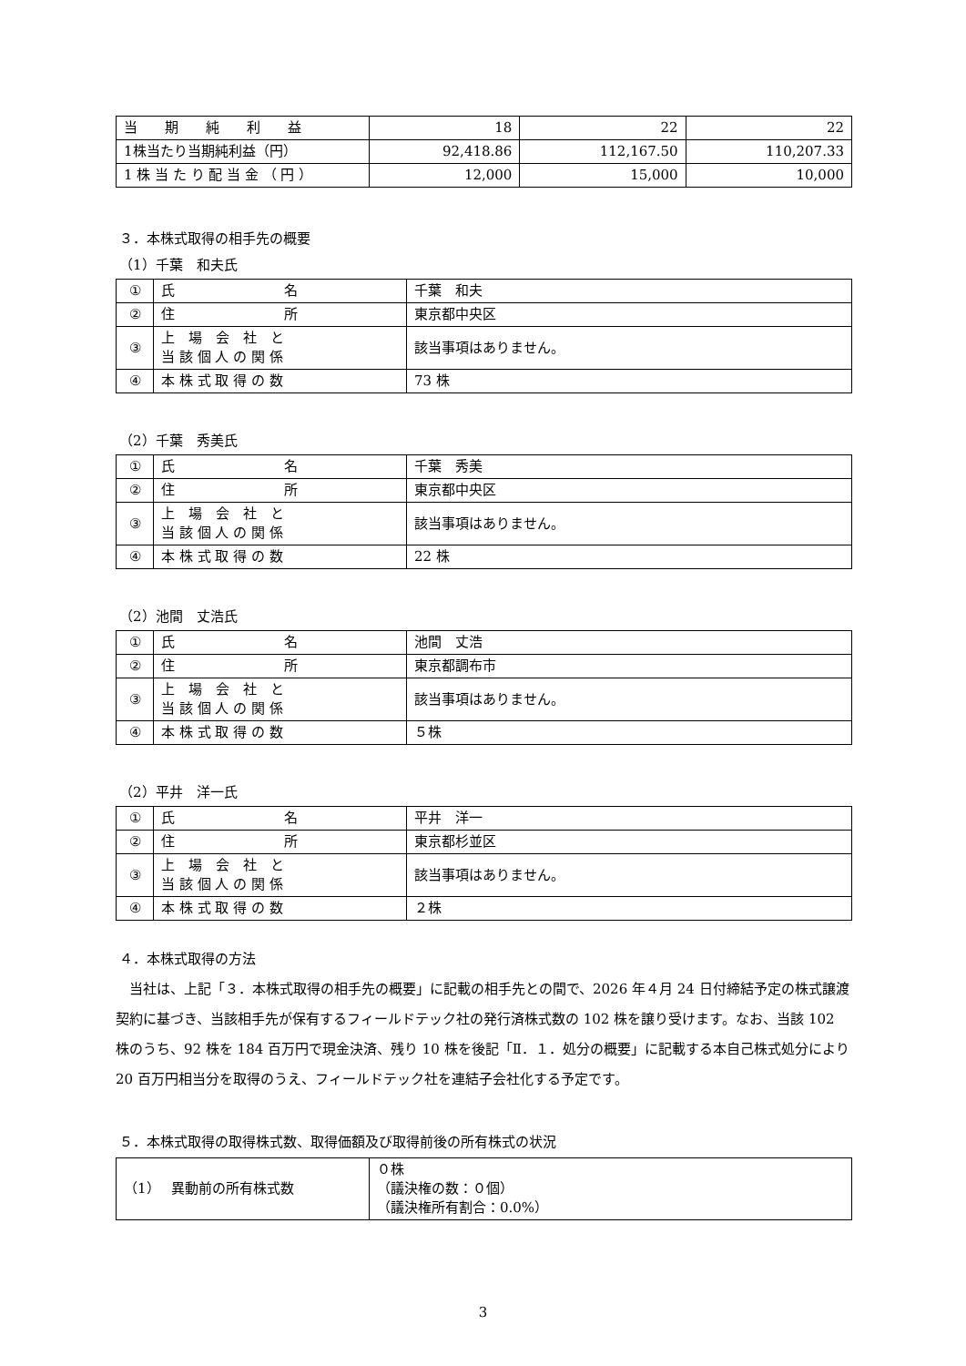| 当 期 純 利 益 | 18 | 22 | 22 |
| 1株当たり当期純利益（円） | 92,418.86 | 112,167.50 | 110,207.33 |
| 1 株 当 た り 配 当 金 （ 円 ） | 12,000 | 15,000 | 10,000 |
３．本株式取得の相手先の概要
（1）千葉　和夫氏
| ① | 氏 名 | 千葉 和夫 |
| ② | 住 所 | 東京都中央区 |
| ③ | 上 場 会 社 と 当 該 個 人 の 関 係 | 該当事項はありません。 |
| ④ | 本 株 式 取 得 の 数 | 73 株 |
（2）千葉　秀美氏
| ① | 氏 名 | 千葉 秀美 |
| ② | 住 所 | 東京都中央区 |
| ③ | 上 場 会 社 と 当 該 個 人 の 関 係 | 該当事項はありません。 |
| ④ | 本 株 式 取 得 の 数 | 22 株 |
（2）池間　丈浩氏
| ① | 氏 名 | 池間 丈浩 |
| ② | 住 所 | 東京都調布市 |
| ③ | 上 場 会 社 と 当 該 個 人 の 関 係 | 該当事項はありません。 |
| ④ | 本 株 式 取 得 の 数 | ５株 |
（2）平井　洋一氏
| ① | 氏 名 | 平井 洋一 |
| ② | 住 所 | 東京都杉並区 |
| ③ | 上 場 会 社 と 当 該 個 人 の 関 係 | 該当事項はありません。 |
| ④ | 本 株 式 取 得 の 数 | ２株 |
４．本株式取得の方法
当社は、上記「３．本株式取得の相手先の概要」に記載の相手先との間で、2026 年４月 24 日付締結予定の株式譲渡契約に基づき、当該相手先が保有するフィールドテック社の発行済株式数の 102 株を譲り受けます。なお、当該 102 株のうち、92 株を 184 百万円で現金決済、残り 10 株を後記「Ⅱ．１．処分の概要」に記載する本自己株式処分により 20 百万円相当分を取得のうえ、フィールドテック社を連結子会社化する予定です。
５．本株式取得の取得株式数、取得価額及び取得前後の所有株式の状況
| （1） 異動前の所有株式数 | ０株 （議決権の数：０個） （議決権所有割合：0.0%） |
3